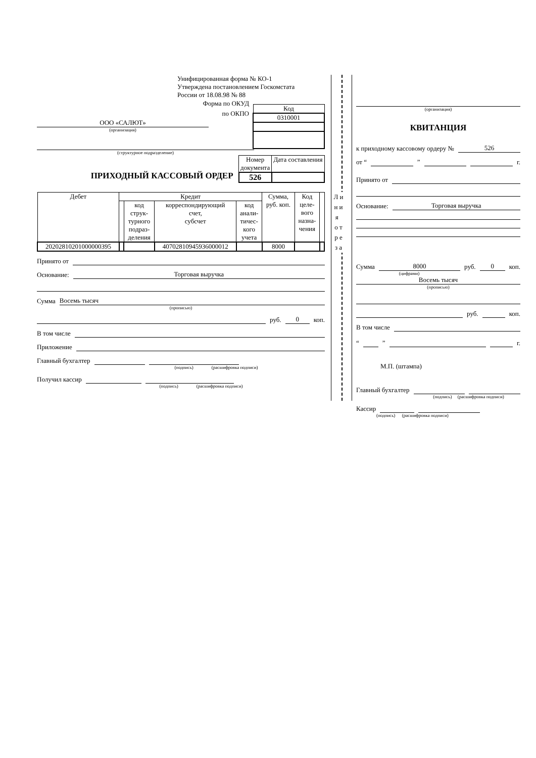Унифицированная форма № КО-1
Утверждена постановлением Госкомстата
России от 18.08.98 № 88
| Код |
| 0310001 |
Форма по ОКУД
по ОКПО
ООО «САЛЮТ»
(организация)
(структурное подразделение)
ПРИХОДНЫЙ КАССОВЫЙ ОРДЕР
| Номер документа | Дата составления |
| 526 | |
| Дебет | Кредит | | | | Сумма, руб. коп. | Код целе- вого назна- чения | |
| --- | --- | --- | --- | --- | --- | --- | --- |
| | | код струк- турного подраз- деления | корреспондирующий счет, субсчет | код анали- тичес- кого учета | | | |
| 20202810201000000395 | | | 40702810945936000012 | | 8000 | | |
Принято от
Основание:
Торговая выручка
Сумма
Восемь тысяч
(прописью)
руб.
0
коп.
В том числе
Приложение
Главный бухгалтер
(подпись) (расшифровка подписи)
Получил кассир
(подпись) (расшифровка подписи)
Л и н и я о т р е з а
(организация)
КВИТАНЦИЯ
к приходному кассовому ордеру №
526
от “
”
г.
Принято от
Основание:
Торговая выручка
Сумма
8000
руб.
0
коп.
(цифрами)
Восемь тысяч
(прописью)
руб.
коп.
В том числе
“
”
г.
М.П. (штампа)
Главный бухгалтер
(подпись) (расшифровка подписи)
Кассир
(подпись) (расшифровка подписи)